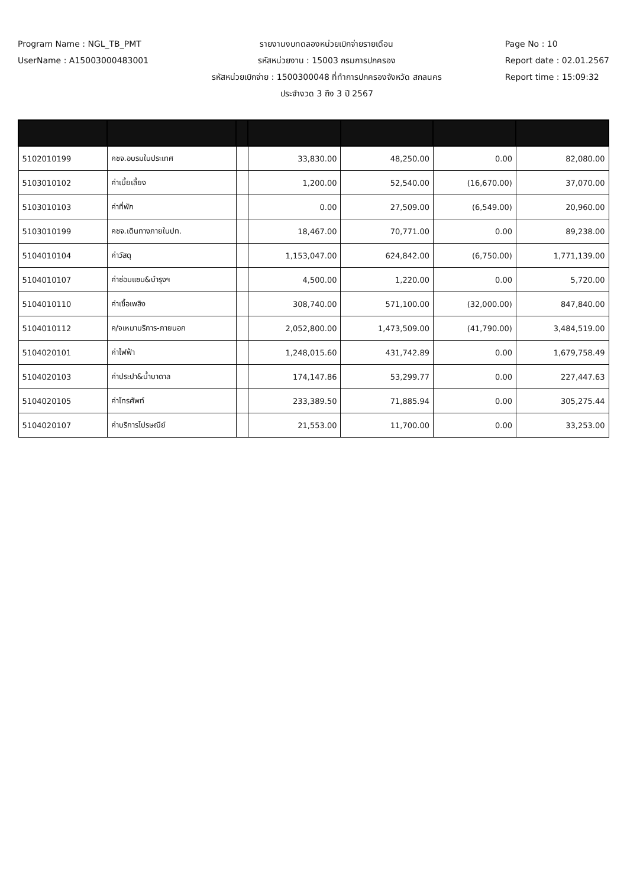Program Name : NGL_TB_PMT
UserName : A15003000483001
รายงานงบทดลองหน่วยเบิกจ่ายรายเดือน
รหัสหน่วยงาน : 15003 กรมการปกครอง
รหัสหน่วยเบิกจ่าย : 1500300048 ที่ทำการปกครองจังหวัด สกลนคร
ประจำงวด 3 ถึง 3 ปี 2567
Page No : 10
Report date : 02.01.2567
Report time : 15:09:32
| 5102010199 | คชจ.อบรมในประเทศ | | 33,830.00 | 48,250.00 | 0.00 | 82,080.00 |
| 5103010102 | ค่าเบี้ยเลี้ยง | | 1,200.00 | 52,540.00 | (16,670.00) | 37,070.00 |
| 5103010103 | ค่าที่พัก | | 0.00 | 27,509.00 | (6,549.00) | 20,960.00 |
| 5103010199 | คชจ.เดินทางภายในปท. | | 18,467.00 | 70,771.00 | 0.00 | 89,238.00 |
| 5104010104 | ค่าวัสดุ | | 1,153,047.00 | 624,842.00 | (6,750.00) | 1,771,139.00 |
| 5104010107 | ค่าซ่อมแซม&บำรุงฯ | | 4,500.00 | 1,220.00 | 0.00 | 5,720.00 |
| 5104010110 | ค่าเชื้อเพลิง | | 308,740.00 | 571,100.00 | (32,000.00) | 847,840.00 |
| 5104010112 | ค/จเหมาบริการ-ภายนอก | | 2,052,800.00 | 1,473,509.00 | (41,790.00) | 3,484,519.00 |
| 5104020101 | ค่าไฟฟ้า | | 1,248,015.60 | 431,742.89 | 0.00 | 1,679,758.49 |
| 5104020103 | ค่าประปา&น้ำบาดาล | | 174,147.86 | 53,299.77 | 0.00 | 227,447.63 |
| 5104020105 | ค่าโทรศัพท์ | | 233,389.50 | 71,885.94 | 0.00 | 305,275.44 |
| 5104020107 | ค่าบริการไปรษณีย์ | | 21,553.00 | 11,700.00 | 0.00 | 33,253.00 |